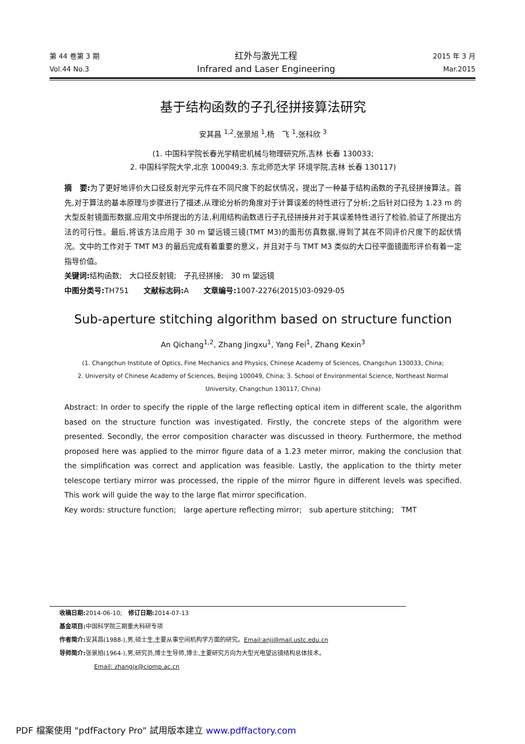第 44 卷第 3 期 红外与激光工程 2015 年 3 月
Vol.44 No.3 Infrared and Laser Engineering Mar.2015
基于结构函数的子孔径拼接算法研究
安其昌 <sup>1,2</sup>,张景旭 <sup>1</sup>,杨　飞 <sup>1</sup>,张科欣 <sup>3</sup>
(1. 中国科学院长春光学精密机械与物理研究所,吉林 长春 130033;
2. 中国科学院大学,北京 100049;3. 东北师范大学 环境学院,吉林 长春 130117)
摘　要: 为了更好地评价大口径反射光学元件在不同尺度下的起伏情况，提出了一种基于结构函数的子孔径拼接算法。首先,对于算法的基本原理与步骤进行了描述,从理论分析的角度对于计算误差的特性进行了分析;之后针对口径为 1.23 m 的大型反射镜面形数据,应用文中所提出的方法,利用结构函数进行子孔径拼接并对于其误差特性进行了检验,验证了所提出方法的可行性。最后,将该方法应用于 30 m 望远镜三镜(TMT M3)的面形仿真数据,得到了其在不同评价尺度下的起伏情况。文中的工作对于 TMT M3 的最后完成有着重要的意义，并且对于与 TMT M3 类似的大口径平面镜面形评价有着一定指导价值。
关键词: 结构函数;　大口径反射镜;　子孔径拼接;　30 m 望远镜
中图分类号: TH751　　文献标志码: A　　文章编号: 1007-2276(2015)03-0929-05
Sub-aperture stitching algorithm based on structure function
An Qichang<sup>1,2</sup>, Zhang Jingxu<sup>1</sup>, Yang Fei<sup>1</sup>, Zhang Kexin<sup>3</sup>
(1. Changchun Institute of Optics, Fine Mechanics and Physics, Chinese Academy of Sciences, Changchun 130033, China;
2. University of Chinese Academy of Sciences, Beijing 100049, China; 3. School of Environmental Science, Northeast Normal University, Changchun 130117, China)
Abstract: In order to specify the ripple of the large reflecting optical item in different scale, the algorithm based on the structure function was investigated. Firstly, the concrete steps of the algorithm were presented. Secondly, the error composition character was discussed in theory. Furthermore, the method proposed here was applied to the mirror figure data of a 1.23 meter mirror, making the conclusion that the simplification was correct and application was feasible. Lastly, the application to the thirty meter telescope tertiary mirror was processed, the ripple of the mirror figure in different levels was specified. This work will guide the way to the large flat mirror specification.
Key words: structure function;　large aperture reflecting mirror;　sub aperture stitching;　TMT
收稿日期: 2014-06-10;　修订日期: 2014-07-13
基金项目: 中国科学院三期重大科研专项
作者简介: 安其昌(1988-),男,硕士生,主要从事空间机构学方面的研究。Email:anjj@mail.ustc.edu.cn
导师简介: 张景旭(1964-),男,研究员,博士生导师,博士,主要研究方向为大型光电望远镜结构总体技术。
Email: zhangjx@ciomp.ac.cn
PDF 檔案使用 "pdfFactory Pro" 試用版本建立 www.pdffactory.com